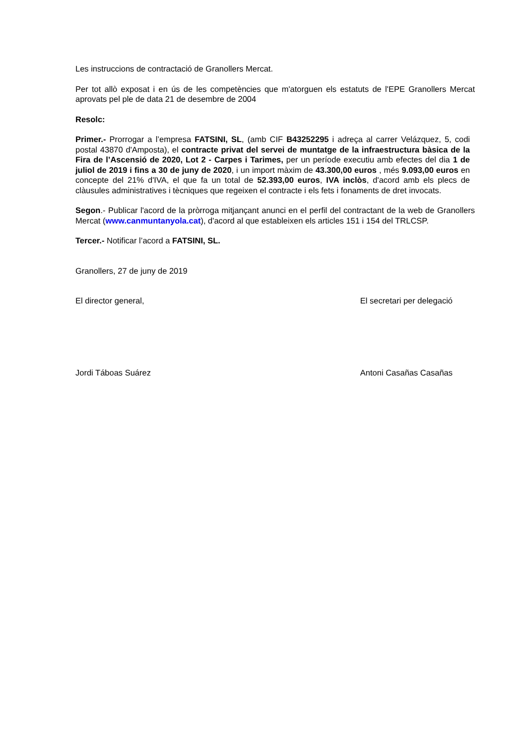Les instruccions de contractació de Granollers Mercat.
Per tot allò exposat i en ús de les competències que m'atorguen els estatuts de l'EPE Granollers Mercat aprovats pel ple de data 21 de desembre de 2004
Resolc:
Primer.- Prorrogar a l’empresa FATSINI, SL, (amb CIF B43252295 i adreça al carrer Velázquez, 5, codi postal 43870 d'Amposta), el contracte privat del servei de muntatge de la infraestructura bàsica de la Fira de l’Ascensió de 2020, Lot 2 - Carpes i Tarimes, per un període executiu amb efectes del dia 1 de juliol de 2019 i fins a 30 de juny de 2020, i un import màxim de 43.300,00 euros , més 9.093,00 euros en concepte del 21% d'IVA, el que fa un total de 52.393,00 euros, IVA inclòs, d'acord amb els plecs de clàusules administratives i tècniques que regeixen el contracte i els fets i fonaments de dret invocats.
Segon.- Publicar l'acord de la pròrroga mitjançant anunci en el perfil del contractant de la web de Granollers Mercat (www.canmuntanyola.cat), d'acord al que estableixen els articles 151 i 154 del TRLCSP.
Tercer.- Notificar l’acord a FATSINI, SL.
Granollers, 27 de juny de 2019
El director general, El secretari per delegació
Jordi Táboas Suárez Antoni Casañas Casañas